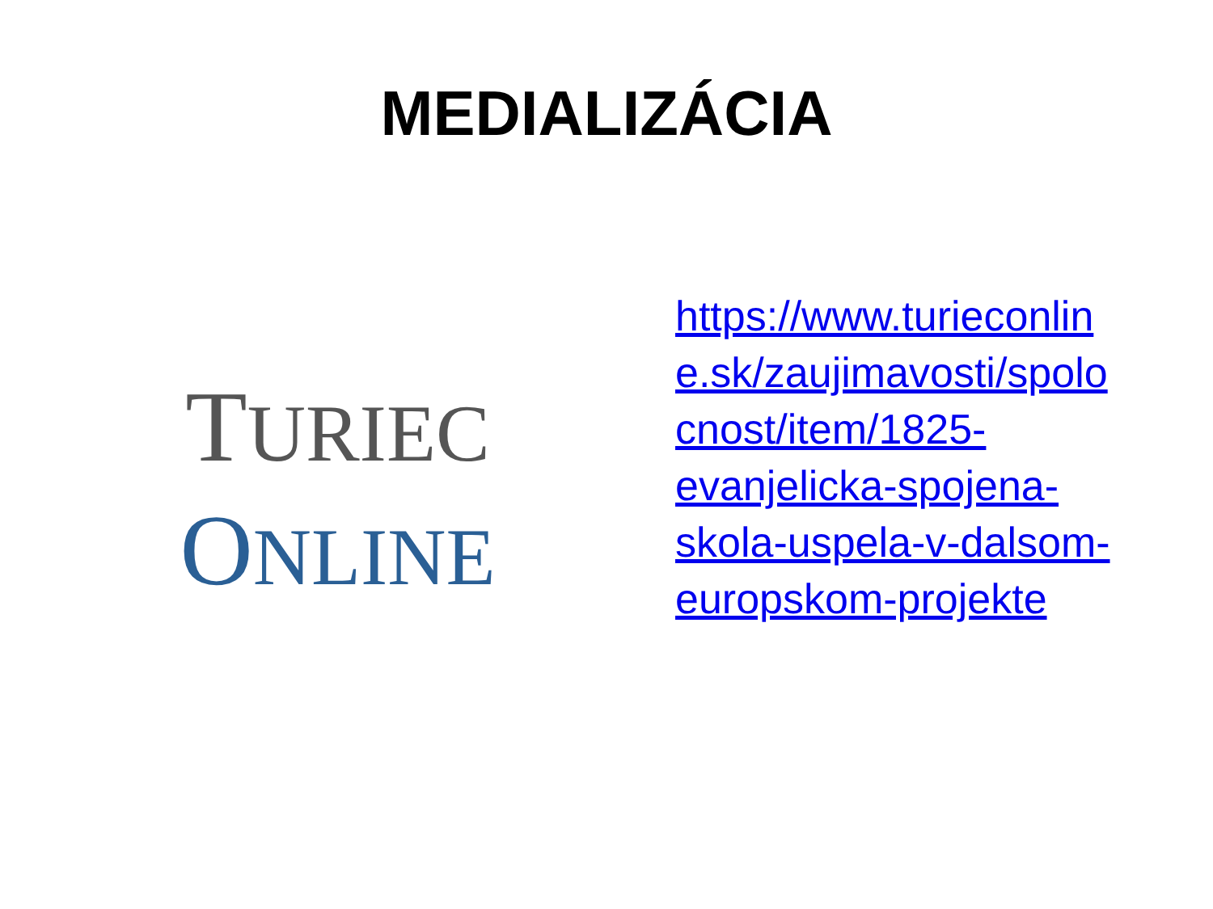MEDIALIZÁCIA
TURIEC
ONLINE
https://www.turieconlin e.sk/zaujimavosti/spolo cnost/item/1825- evanjelicka-spojena- skola-uspela-v-dalsom- europskom-projekte